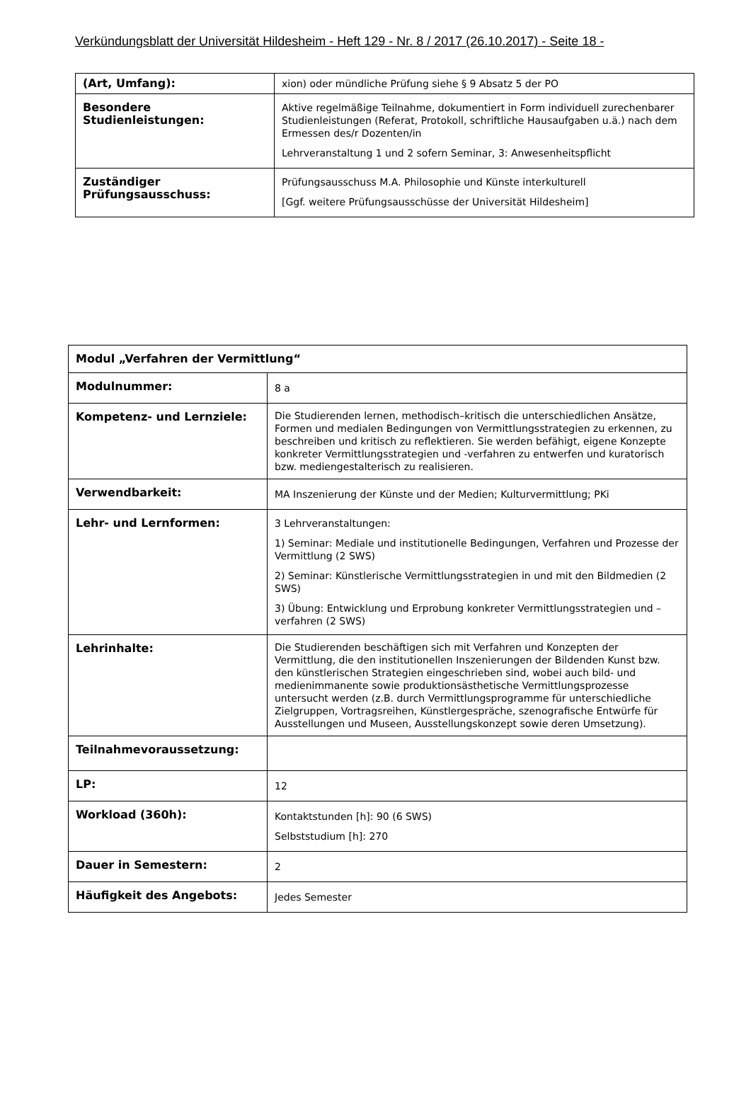Verkündungsblatt der Universität Hildesheim - Heft 129 - Nr. 8 / 2017 (26.10.2017) - Seite 18 -
| (Art, Umfang): | xion) oder mündliche Prüfung siehe § 9 Absatz 5 der PO |
| Besondere Studienleistungen: | Aktive regelmäßige Teilnahme, dokumentiert in Form individuell zurechenbarer Studienleistungen (Referat, Protokoll, schriftliche Hausaufgaben u.ä.) nach dem Ermessen des/r Dozenten/in Lehrveranstaltung 1 und 2 sofern Seminar, 3: Anwesenheitspflicht |
| Zuständiger Prüfungsausschuss: | Prüfungsausschuss M.A. Philosophie und Künste interkulturell [Ggf. weitere Prüfungsausschüsse der Universität Hildesheim] |
| Modul „Verfahren der Vermittlung“ | |
| Modulnummer: | 8 a |
| Kompetenz- und Lernziele: | Die Studierenden lernen, methodisch–kritisch die unterschiedlichen Ansätze, Formen und medialen Bedingungen von Vermittlungsstrategien zu erkennen, zu beschreiben und kritisch zu reflektieren. Sie werden befähigt, eigene Konzepte konkreter Vermittlungsstrategien und -verfahren zu entwerfen und kuratorisch bzw. mediengestalterisch zu realisieren. |
| Verwendbarkeit: | MA Inszenierung der Künste und der Medien; Kulturvermittlung; PKi |
| Lehr- und Lernformen: | 3 Lehrveranstaltungen: 1) Seminar: Mediale und institutionelle Bedingungen, Verfahren und Prozesse der Vermittlung (2 SWS) 2) Seminar: Künstlerische Vermittlungsstrategien in und mit den Bildmedien (2 SWS) 3) Übung: Entwicklung und Erprobung konkreter Vermittlungsstrategien und –verfahren (2 SWS) |
| Lehrinhalte: | Die Studierenden beschäftigen sich mit Verfahren und Konzepten der Vermittlung, die den institutionellen Inszenierungen der Bildenden Kunst bzw. den künstlerischen Strategien eingeschrieben sind, wobei auch bild- und medienimmanente sowie produktionsästhetische Vermittlungsprozesse untersucht werden (z.B. durch Vermittlungsprogramme für unterschiedliche Zielgruppen, Vortragsreihen, Künstlergespräche, szenografische Entwürfe für Ausstellungen und Museen, Ausstellungskonzept sowie deren Umsetzung). |
| Teilnahmevoraussetzung: | |
| LP: | 12 |
| Workload (360h): | Kontaktstunden [h]: 90 (6 SWS) Selbststudium [h]: 270 |
| Dauer in Semestern: | 2 |
| Häufigkeit des Angebots: | Jedes Semester |